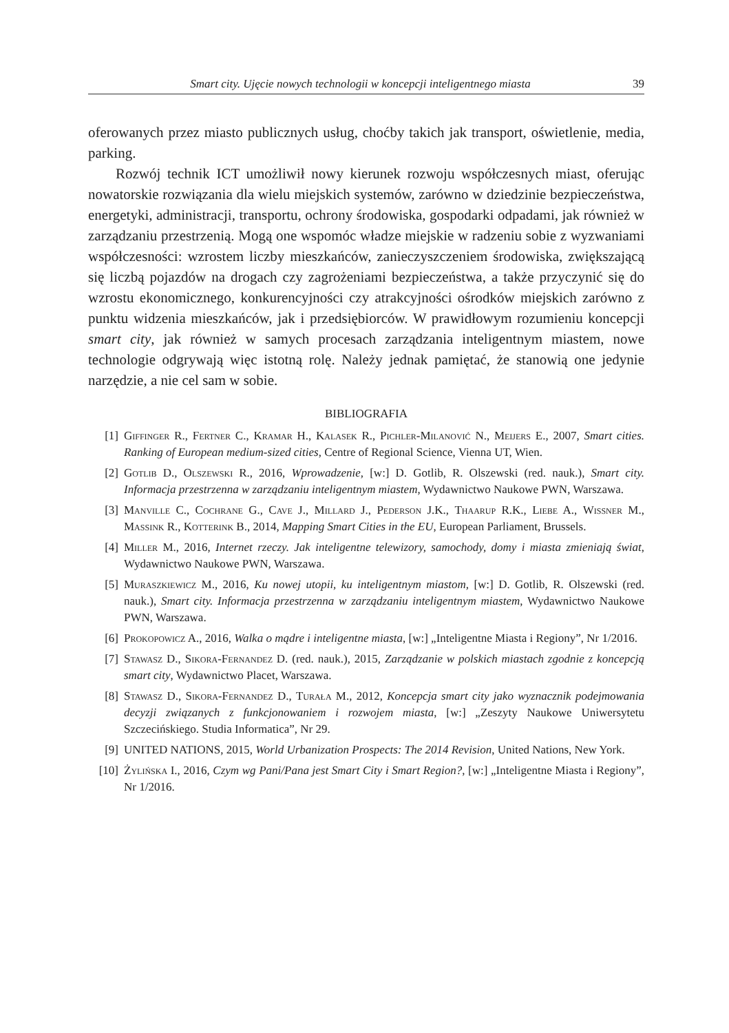Smart city. Ujęcie nowych technologii w koncepcji inteligentnego miasta 39
oferowanych przez miasto publicznych usług, choćby takich jak transport, oświetlenie, media, parking.
Rozwój technik ICT umożliwił nowy kierunek rozwoju współczesnych miast, oferując nowatorskie rozwiązania dla wielu miejskich systemów, zarówno w dziedzinie bezpieczeństwa, energetyki, administracji, transportu, ochrony środowiska, gospodarki odpadami, jak również w zarządzaniu przestrzenią. Mogą one wspomóc władze miejskie w radzeniu sobie z wyzwaniami współczesności: wzrostem liczby mieszkańców, zanieczyszczeniem środowiska, zwiększającą się liczbą pojazdów na drogach czy zagrożeniami bezpieczeństwa, a także przyczynić się do wzrostu ekonomicznego, konkurencyjności czy atrakcyjności ośrodków miejskich zarówno z punktu widzenia mieszkańców, jak i przedsiębiorców. W prawidłowym rozumieniu koncepcji smart city, jak również w samych procesach zarządzania inteligentnym miastem, nowe technologie odgrywają więc istotną rolę. Należy jednak pamiętać, że stanowią one jedynie narzędzie, a nie cel sam w sobie.
BIBLIOGRAFIA
[1] Giffinger R., Fertner C., Kramar H., Kalasek R., Pichler-Milanović N., Meijers E., 2007, Smart cities. Ranking of European medium-sized cities, Centre of Regional Science, Vienna UT, Wien.
[2] Gotlib D., Olszewski R., 2016, Wprowadzenie, [w:] D. Gotlib, R. Olszewski (red. nauk.), Smart city. Informacja przestrzenna w zarządzaniu inteligentnym miastem, Wydawnictwo Naukowe PWN, Warszawa.
[3] Manville C., Cochrane G., Cave J., Millard J., Pederson J.K., Thaarup R.K., Liebe A., Wissner M., Massink R., Kotterink B., 2014, Mapping Smart Cities in the EU, European Parliament, Brussels.
[4] Miller M., 2016, Internet rzeczy. Jak inteligentne telewizory, samochody, domy i miasta zmieniają świat, Wydawnictwo Naukowe PWN, Warszawa.
[5] Muraszkiewicz M., 2016, Ku nowej utopii, ku inteligentnym miastom, [w:] D. Gotlib, R. Olszewski (red. nauk.), Smart city. Informacja przestrzenna w zarządzaniu inteligentnym miastem, Wydawnictwo Naukowe PWN, Warszawa.
[6] Prokopowicz A., 2016, Walka o mądre i inteligentne miasta, [w:] „Inteligentne Miasta i Regiony”, Nr 1/2016.
[7] Stawasz D., Sikora-Fernandez D. (red. nauk.), 2015, Zarządzanie w polskich miastach zgodnie z koncepcją smart city, Wydawnictwo Placet, Warszawa.
[8] Stawasz D., Sikora-Fernandez D., Turała M., 2012, Koncepcja smart city jako wyznacznik podejmowania decyzji związanych z funkcjonowaniem i rozwojem miasta, [w:] „Zeszyty Naukowe Uniwersytetu Szczecińskiego. Studia Informatica”, Nr 29.
[9] UNITED NATIONS, 2015, World Urbanization Prospects: The 2014 Revision, United Nations, New York.
[10] Żylińska I., 2016, Czym wg Pani/Pana jest Smart City i Smart Region?, [w:] „Inteligentne Miasta i Regiony”, Nr 1/2016.